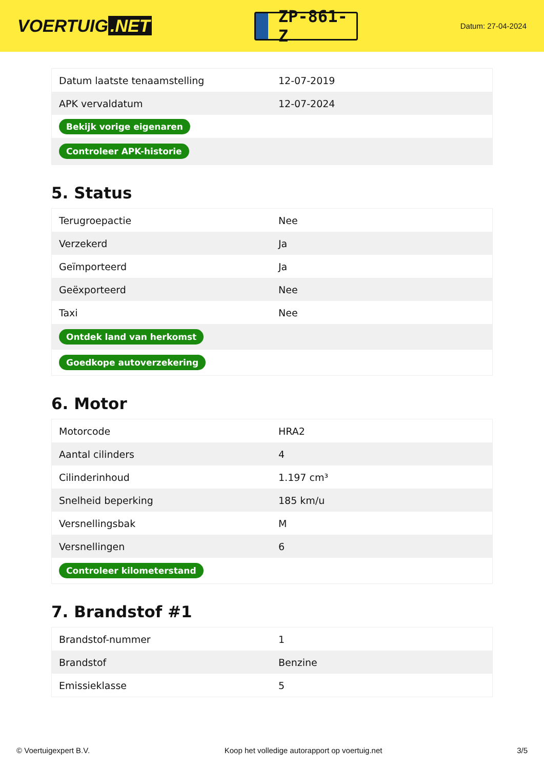VOERTUIG.NET
ZP-861-Z
Datum: 27-04-2024
| Datum laatste tenaamstelling | 12-07-2019 |
| APK vervaldatum | 12-07-2024 |
| Bekijk vorige eigenaren | |
| Controleer APK-historie | |
5. Status
| Terugroepactie | Nee |
| Verzekerd | Ja |
| Geïmporteerd | Ja |
| Geëxporteerd | Nee |
| Taxi | Nee |
| Ontdek land van herkomst | |
| Goedkope autoverzekering | |
6. Motor
| Motorcode | HRA2 |
| Aantal cilinders | 4 |
| Cilinderinhoud | 1.197 cm³ |
| Snelheid beperking | 185 km/u |
| Versnellingsbak | M |
| Versnellingen | 6 |
| Controleer kilometerstand | |
7. Brandstof #1
| Brandstof-nummer | 1 |
| Brandstof | Benzine |
| Emissieklasse | 5 |
© Voertuigexpert B.V. Koop het volledige autorapport op voertuig.net 3/5